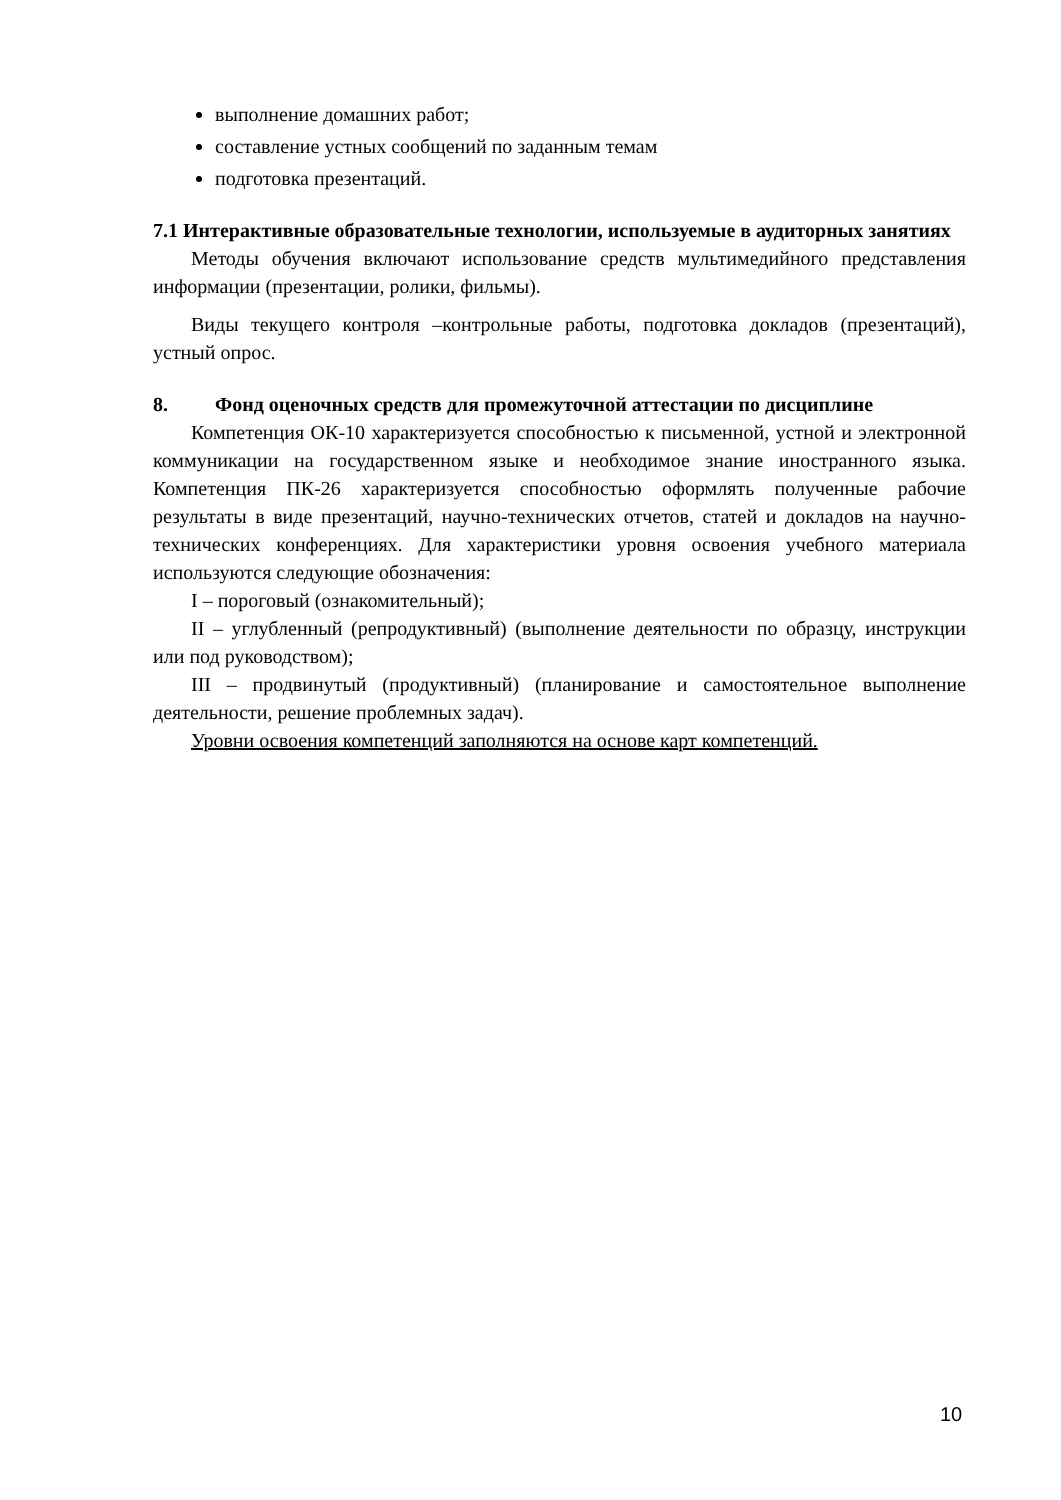выполнение домашних работ;
составление устных сообщений по заданным темам
подготовка презентаций.
7.1 Интерактивные образовательные технологии, используемые в аудиторных занятиях
Методы обучения включают использование средств мультимедийного представления информации (презентации, ролики, фильмы).
Виды текущего контроля –контрольные работы, подготовка докладов (презентаций), устный опрос.
8. Фонд оценочных средств для промежуточной аттестации по дисциплине
Компетенция ОК-10 характеризуется способностью к письменной, устной и электронной коммуникации на государственном языке и необходимое знание иностранного языка. Компетенция ПК-26 характеризуется способностью оформлять полученные рабочие результаты в виде презентаций, научно-технических отчетов, статей и докладов на научно-технических конференциях. Для характеристики уровня освоения учебного материала используются следующие обозначения:
I – пороговый (ознакомительный);
II – углубленный (репродуктивный) (выполнение деятельности по образцу, инструкции или под руководством);
III – продвинутый (продуктивный) (планирование и самостоятельное выполнение деятельности, решение проблемных задач).
Уровни освоения компетенций заполняются на основе карт компетенций.
10